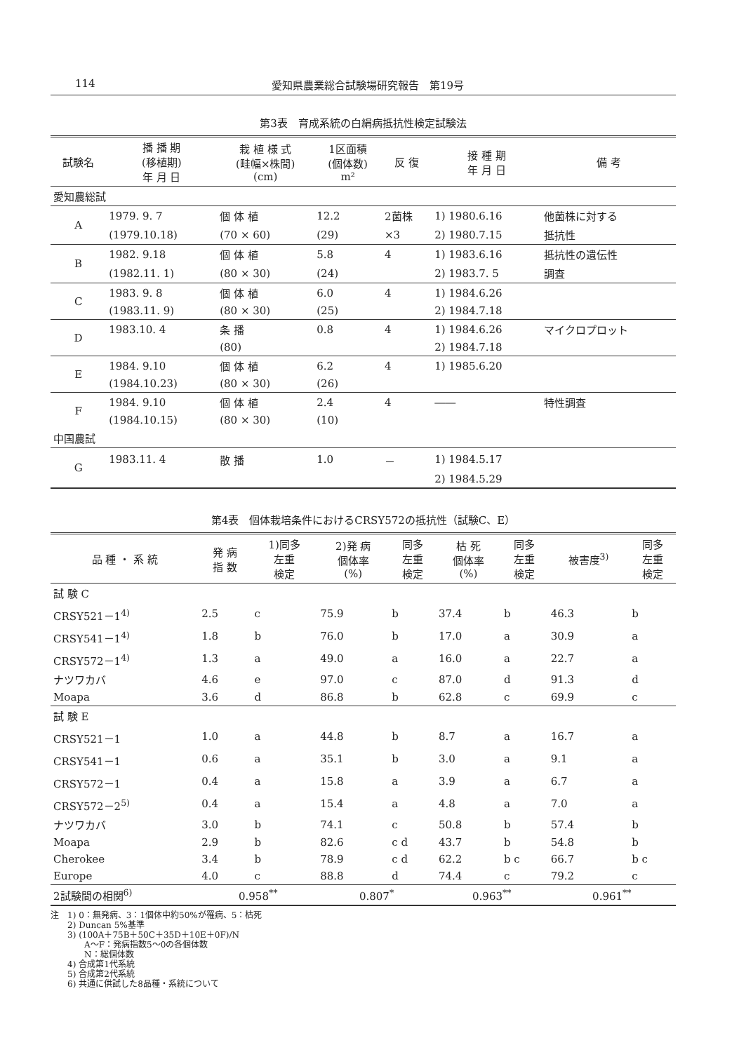114 愛知県農業総合試験場研究報告　第19号
第3表　育成系統の白絹病抵抗性検定試験法
| 試験名 | 播 播 期 (移植期) 年 月 日 | 栽 植 様 式 (畦幅×株間) (cm) | 1区面積 (個体数) m² | 反 復 | 接 種 期 年 月 日 | 備 考 |
| --- | --- | --- | --- | --- | --- | --- |
| 愛知農総試 | | | | | | |
| A | 1979. 9. 7 | 個 体 植 | 12.2 | 2菌株 | 1) 1980.6.16 | 他菌株に対する |
| | (1979.10.18) | (70 × 60) | (29) | ×3 | 2) 1980.7.15 | 抵抗性 |
| B | 1982. 9.18 | 個 体 植 | 5.8 | 4 | 1) 1983.6.16 | 抵抗性の遺伝性 |
| | (1982.11. 1) | (80 × 30) | (24) | | 2) 1983.7. 5 | 調査 |
| C | 1983. 9. 8 | 個 体 植 | 6.0 | 4 | 1) 1984.6.26 | |
| | (1983.11. 9) | (80 × 30) | (25) | | 2) 1984.7.18 | |
| D | 1983.10. 4 | 条 播 | 0.8 | 4 | 1) 1984.6.26 | マイクロプロット |
| | | (80) | | | 2) 1984.7.18 | |
| E | 1984. 9.10 | 個 体 植 | 6.2 | 4 | 1) 1985.6.20 | |
| | (1984.10.23) | (80 × 30) | (26) | | | |
| F | 1984. 9.10 | 個 体 植 | 2.4 | 4 | ―― | 特性調査 |
| | (1984.10.15) | (80 × 30) | (10) | | | |
| 中国農試 | | | | | | |
| G | 1983.11. 4 | 散 播 | 1.0 | － | 1) 1984.5.17 | |
| | | | | | 2) 1984.5.29 | |
第4表　個体栽培条件におけるCRSY572の抵抗性（試験C、E）
| 品 種 ・ 系 統 | 発 病 指 数 | 1)同多 左重 検定 | 2)発 病 個体率 (%) | 同多 左重 検定 | 枯 死 個体率 (%) | 同多 左重 検定 | 被害度<sup>3)</sup> | 同多 左重 検定 |
| --- | --- | --- | --- | --- | --- | --- | --- | --- |
| 試 験 C | | | | | | | | |
| CRSY521－1<sup>4)</sup> | 2.5 | c | 75.9 | b | 37.4 | b | 46.3 | b |
| CRSY541－1<sup>4)</sup> | 1.8 | b | 76.0 | b | 17.0 | a | 30.9 | a |
| CRSY572－1<sup>4)</sup> | 1.3 | a | 49.0 | a | 16.0 | a | 22.7 | a |
| ナツワカバ | 4.6 | e | 97.0 | c | 87.0 | d | 91.3 | d |
| Moapa | 3.6 | d | 86.8 | b | 62.8 | c | 69.9 | c |
| 試 験 E | | | | | | | | |
| CRSY521－1 | 1.0 | a | 44.8 | b | 8.7 | a | 16.7 | a |
| CRSY541－1 | 0.6 | a | 35.1 | b | 3.0 | a | 9.1 | a |
| CRSY572－1 | 0.4 | a | 15.8 | a | 3.9 | a | 6.7 | a |
| CRSY572－2<sup>5)</sup> | 0.4 | a | 15.4 | a | 4.8 | a | 7.0 | a |
| ナツワカバ | 3.0 | b | 74.1 | c | 50.8 | b | 57.4 | b |
| Moapa | 2.9 | b | 82.6 | c d | 43.7 | b | 54.8 | b |
| Cherokee | 3.4 | b | 78.9 | c d | 62.2 | b c | 66.7 | b c |
| Europe | 4.0 | c | 88.8 | d | 74.4 | c | 79.2 | c |
| 2試験間の相関<sup>6)</sup> | 0.958<sup>**</sup> | | 0.807<sup>*</sup> | | 0.963<sup>**</sup> | | 0.961<sup>**</sup> | |
注　1) 0：無発病、3：1個体中約50%が罹病、5：枯死
　　2) Duncan 5%基準
　　3) (100A＋75B＋50C＋35D＋10E＋0F)/N
　　　　A～F：発病指数5～0の各個体数
　　　　N：総個体数
　　4) 合成第1代系統
　　5) 合成第2代系統
　　6) 共通に供試した8品種・系統について